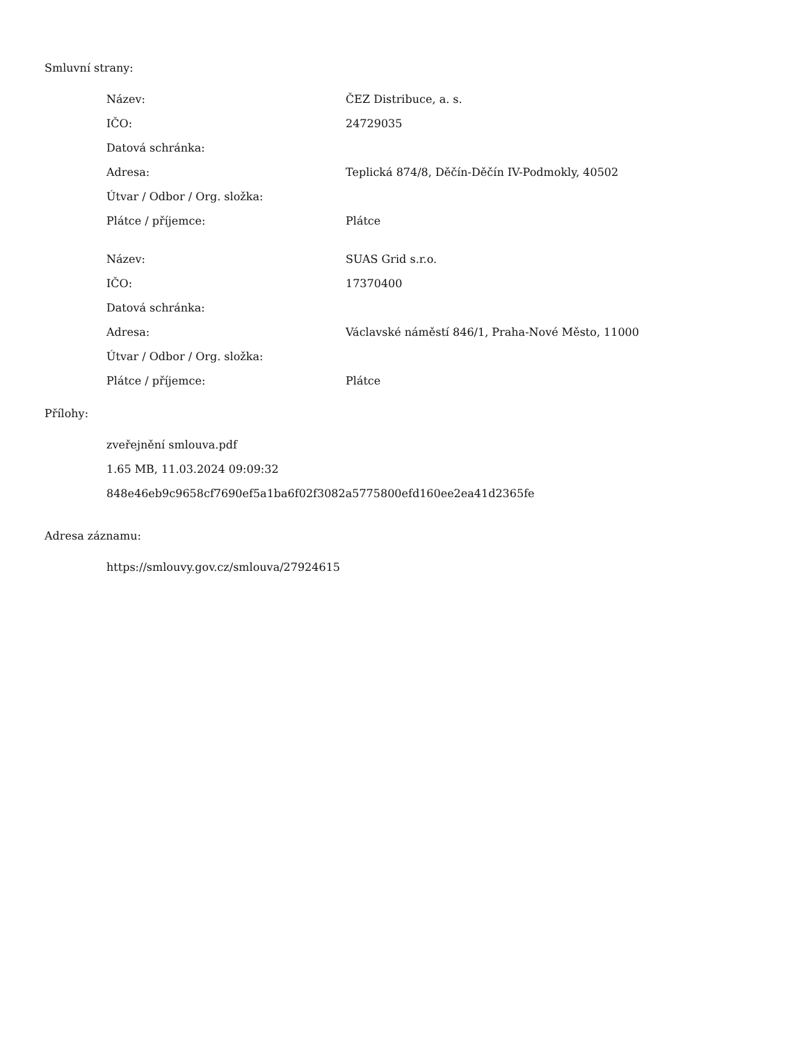Smluvní strany:
| Název: | ČEZ Distribuce, a. s. |
| IČO: | 24729035 |
| Datová schránka: | |
| Adresa: | Teplická 874/8, Děčín-Děčín IV-Podmokly, 40502 |
| Útvar / Odbor / Org. složka: | |
| Plátce / příjemce: | Plátce |
| Název: | SUAS Grid s.r.o. |
| IČO: | 17370400 |
| Datová schránka: | |
| Adresa: | Václavské náměstí 846/1, Praha-Nové Město, 11000 |
| Útvar / Odbor / Org. složka: | |
| Plátce / příjemce: | Plátce |
Přílohy:
zveřejnění smlouva.pdf
1.65 MB, 11.03.2024 09:09:32
848e46eb9c9658cf7690ef5a1ba6f02f3082a5775800efd160ee2ea41d2365fe
Adresa záznamu:
https://smlouvy.gov.cz/smlouva/27924615